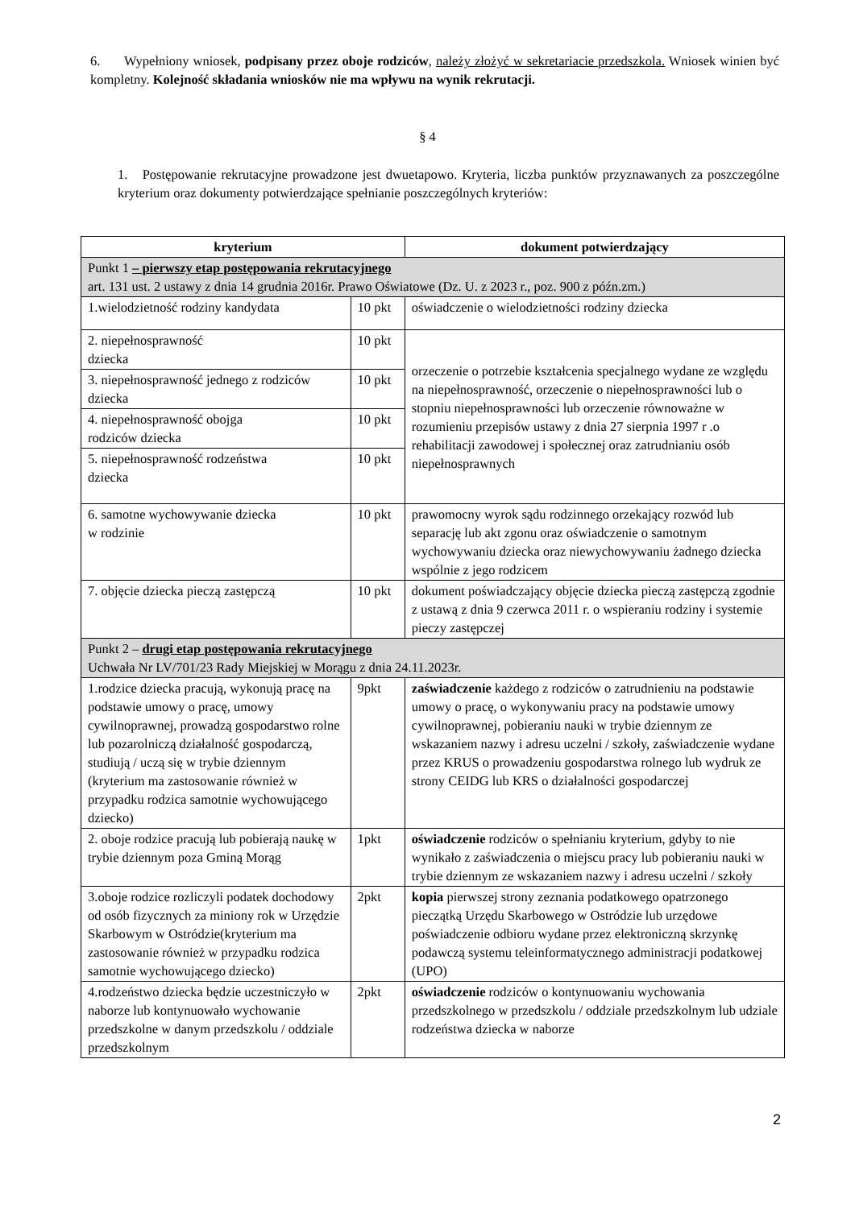6. Wypełniony wniosek, podpisany przez oboje rodziców, należy złożyć w sekretariacie przedszkola. Wniosek winien być kompletny. Kolejność składania wniosków nie ma wpływu na wynik rekrutacji.
§ 4
1. Postępowanie rekrutacyjne prowadzone jest dwuetapowo. Kryteria, liczba punktów przyznawanych za poszczególne kryterium oraz dokumenty potwierdzające spełnianie poszczególnych kryteriów:
| kryterium | | dokument potwierdzający |
| --- | --- | --- |
| Punkt 1 – pierwszy etap postępowania rekrutacyjnego art. 131 ust. 2 ustawy z dnia 14 grudnia 2016r. Prawo Oświatowe (Dz. U. z 2023 r., poz. 900 z późn.zm.) | | |
| 1.wielodzietność rodziny kandydata | 10 pkt | oświadczenie o wielodzietności rodziny dziecka |
| 2. niepełnosprawność dziecka | 10 pkt | orzeczenie o potrzebie kształcenia specjalnego wydane ze względu na niepełnosprawność, orzeczenie o niepełnosprawności lub o stopniu niepełnosprawności lub orzeczenie równoważne w rozumieniu przepisów ustawy z dnia 27 sierpnia 1997 r .o rehabilitacji zawodowej i społecznej oraz zatrudnianiu osób niepełnosprawnych |
| 3. niepełnosprawność jednego z rodziców dziecka | 10 pkt | |
| 4. niepełnosprawność obojga rodziców dziecka | 10 pkt | |
| 5. niepełnosprawność rodzeństwa dziecka | 10 pkt | |
| 6. samotne wychowywanie dziecka w rodzinie | 10 pkt | prawomocny wyrok sądu rodzinnego orzekający rozwód lub separację lub akt zgonu oraz oświadczenie o samotnym wychowywaniu dziecka oraz niewychowywaniu żadnego dziecka wspólnie z jego rodzicem |
| 7. objęcie dziecka pieczą zastępczą | 10 pkt | dokument poświadczający objęcie dziecka pieczą zastępczą zgodnie z ustawą z dnia 9 czerwca 2011 r. o wspieraniu rodziny i systemie pieczy zastępczej |
| Punkt 2 – drugi etap postępowania rekrutacyjnego Uchwała Nr LV/701/23 Rady Miejskiej w Morągu z dnia 24.11.2023r. | | |
| 1.rodzice dziecka pracują, wykonują pracę na podstawie umowy o pracę, umowy cywilnoprawnej, prowadzą gospodarstwo rolne lub pozarolniczą działalność gospodarczą, studiują / uczą się w trybie dziennym (kryterium ma zastosowanie również w przypadku rodzica samotnie wychowującego dziecko) | 9pkt | zaświadczenie każdego z rodziców o zatrudnieniu na podstawie umowy o pracę, o wykonywaniu pracy na podstawie umowy cywilnoprawnej, pobieraniu nauki w trybie dziennym ze wskazaniem nazwy i adresu uczelni / szkoły, zaświadczenie wydane przez KRUS o prowadzeniu gospodarstwa rolnego lub wydruk ze strony CEIDG lub KRS o działalności gospodarczej |
| 2. oboje rodzice pracują lub pobierają naukę w trybie dziennym poza Gminą Morąg | 1pkt | oświadczenie rodziców o spełnianiu kryterium, gdyby to nie wynikało z zaświadczenia o miejscu pracy lub pobieraniu nauki w trybie dziennym ze wskazaniem nazwy i adresu uczelni / szkoły |
| 3.oboje rodzice rozliczyli podatek dochodowy od osób fizycznych za miniony rok w Urzędzie Skarbowym w Ostródzie(kryterium ma zastosowanie również w przypadku rodzica samotnie wychowującego dziecko) | 2pkt | kopia pierwszej strony zeznania podatkowego opatrzonego pieczątką Urzędu Skarbowego w Ostródzie lub urzędowe poświadczenie odbioru wydane przez elektroniczną skrzynkę podawczą systemu teleinformatycznego administracji podatkowej (UPO) |
| 4.rodzeństwo dziecka będzie uczestniczyło w naborze lub kontynuowało wychowanie przedszkolne w danym przedszkolu / oddziale przedszkolnym | 2pkt | oświadczenie rodziców o kontynuowaniu wychowania przedszkolnego w przedszkolu / oddziale przedszkolnym lub udziale rodzeństwa dziecka w naborze |
2